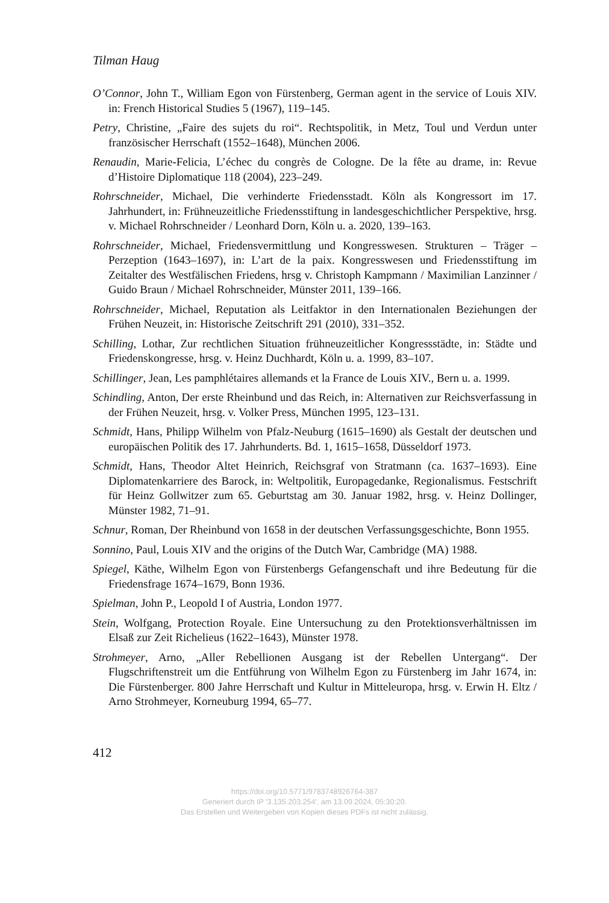Tilman Haug
O’Connor, John T., William Egon von Fürstenberg, German agent in the service of Louis XIV. in: French Historical Studies 5 (1967), 119–145.
Petry, Christine, „Faire des sujets du roi“. Rechtspolitik, in Metz, Toul und Verdun unter französischer Herrschaft (1552–1648), München 2006.
Renaudin, Marie-Felicia, L’échec du congrès de Cologne. De la fête au drame, in: Revue d’Histoire Diplomatique 118 (2004), 223–249.
Rohrschneider, Michael, Die verhinderte Friedensstadt. Köln als Kongressort im 17. Jahrhundert, in: Frühneuzeitliche Friedensstiftung in landesgeschichtlicher Perspektive, hrsg. v. Michael Rohrschneider / Leonhard Dorn, Köln u. a. 2020, 139–163.
Rohrschneider, Michael, Friedensvermittlung und Kongresswesen. Strukturen – Träger – Perzeption (1643–1697), in: L’art de la paix. Kongresswesen und Friedensstiftung im Zeitalter des Westfälischen Friedens, hrsg v. Christoph Kampmann / Maximilian Lanzinner / Guido Braun / Michael Rohrschneider, Münster 2011, 139–166.
Rohrschneider, Michael, Reputation als Leitfaktor in den Internationalen Beziehungen der Frühen Neuzeit, in: Historische Zeitschrift 291 (2010), 331–352.
Schilling, Lothar, Zur rechtlichen Situation frühneuzeitlicher Kongressstädte, in: Städte und Friedenskongresse, hrsg. v. Heinz Duchhardt, Köln u. a. 1999, 83–107.
Schillinger, Jean, Les pamphlétaires allemands et la France de Louis XIV., Bern u. a. 1999.
Schindling, Anton, Der erste Rheinbund und das Reich, in: Alternativen zur Reichsverfassung in der Frühen Neuzeit, hrsg. v. Volker Press, München 1995, 123–131.
Schmidt, Hans, Philipp Wilhelm von Pfalz-Neuburg (1615–1690) als Gestalt der deutschen und europäischen Politik des 17. Jahrhunderts. Bd. 1, 1615–1658, Düsseldorf 1973.
Schmidt, Hans, Theodor Altet Heinrich, Reichsgraf von Stratmann (ca. 1637–1693). Eine Diplomatenkarriere des Barock, in: Weltpolitik, Europagedanke, Regionalismus. Festschrift für Heinz Gollwitzer zum 65. Geburtstag am 30. Januar 1982, hrsg. v. Heinz Dollinger, Münster 1982, 71–91.
Schnur, Roman, Der Rheinbund von 1658 in der deutschen Verfassungsgeschichte, Bonn 1955.
Sonnino, Paul, Louis XIV and the origins of the Dutch War, Cambridge (MA) 1988.
Spiegel, Käthe, Wilhelm Egon von Fürstenbergs Gefangenschaft und ihre Bedeutung für die Friedensfrage 1674–1679, Bonn 1936.
Spielman, John P., Leopold I of Austria, London 1977.
Stein, Wolfgang, Protection Royale. Eine Untersuchung zu den Protektionsverhältnissen im Elsaß zur Zeit Richelieus (1622–1643), Münster 1978.
Strohmeyer, Arno, „Aller Rebellionen Ausgang ist der Rebellen Untergang“. Der Flugschriftenstreit um die Entführung von Wilhelm Egon zu Fürstenberg im Jahr 1674, in: Die Fürstenberger. 800 Jahre Herrschaft und Kultur in Mitteleuropa, hrsg. v. Erwin H. Eltz / Arno Strohmeyer, Korneuburg 1994, 65–77.
412
https://doi.org/10.5771/9783748926764-387
Generiert durch IP '3.135.203.254', am 13.09.2024, 05:30:20.
Das Erstellen und Weitergeben von Kopien dieses PDFs ist nicht zulässig.